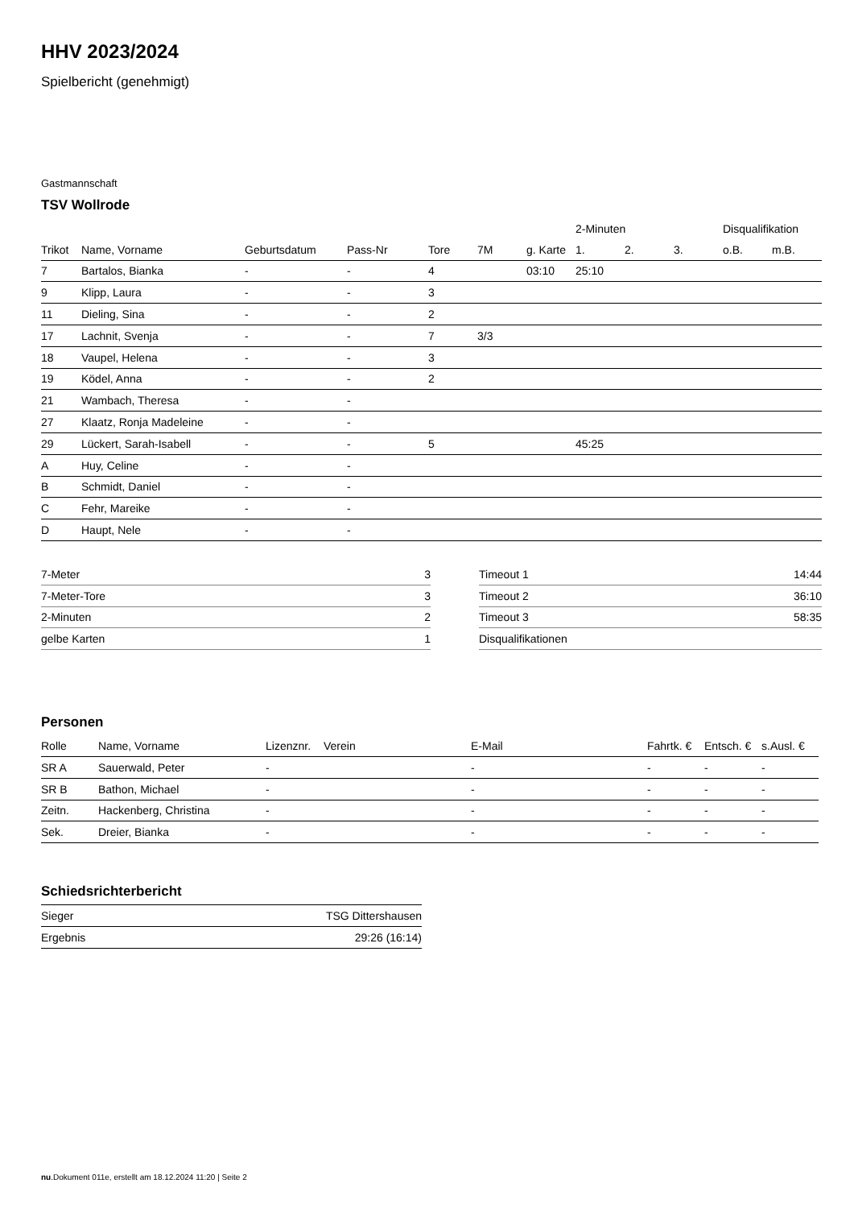HHV 2023/2024
Spielbericht (genehmigt)
Gastmannschaft
TSV Wollrode
| | | | | | | | 2-Minuten | | | Disqualifikation | |
| --- | --- | --- | --- | --- | --- | --- | --- | --- | --- | --- | --- |
| Trikot | Name, Vorname | Geburtsdatum | Pass-Nr | Tore | 7M | g. Karte | 1. | 2. | 3. | o.B. | m.B. |
| 7 | Bartalos, Bianka | - | - | 4 | | 03:10 | 25:10 | | | | |
| 9 | Klipp, Laura | - | - | 3 | | | | | | | |
| 11 | Dieling, Sina | - | - | 2 | | | | | | | |
| 17 | Lachnit, Svenja | - | - | 7 | 3/3 | | | | | | |
| 18 | Vaupel, Helena | - | - | 3 | | | | | | | |
| 19 | Ködel, Anna | - | - | 2 | | | | | | | |
| 21 | Wambach, Theresa | - | - | | | | | | | | |
| 27 | Klaatz, Ronja Madeleine | - | - | | | | | | | | |
| 29 | Lückert, Sarah-Isabell | - | - | 5 | | | 45:25 | | | | |
| A | Huy, Celine | - | - | | | | | | | | |
| B | Schmidt, Daniel | - | - | | | | | | | | |
| C | Fehr, Mareike | - | - | | | | | | | | |
| D | Haupt, Nele | - | - | | | | | | | | |
| 7-Meter | 3 |
| 7-Meter-Tore | 3 |
| 2-Minuten | 2 |
| gelbe Karten | 1 |
| Timeout 1 | 14:44 |
| Timeout 2 | 36:10 |
| Timeout 3 | 58:35 |
| Disqualifikationen | |
Personen
| Rolle | Name, Vorname | Lizenznr. | Verein | E-Mail | Fahrtk. € | Entsch. € | s.Ausl. € |
| --- | --- | --- | --- | --- | --- | --- | --- |
| SR A | Sauerwald, Peter | - | | - | - | - | - |
| SR B | Bathon, Michael | - | | - | - | - | - |
| Zeitn. | Hackenberg, Christina | - | | - | - | - | - |
| Sek. | Dreier, Bianka | - | | - | - | - | - |
Schiedsrichterbericht
| Sieger | TSG Dittershausen |
| Ergebnis | 29:26 (16:14) |
nu.Dokument 011e, erstellt am 18.12.2024 11:20 | Seite 2